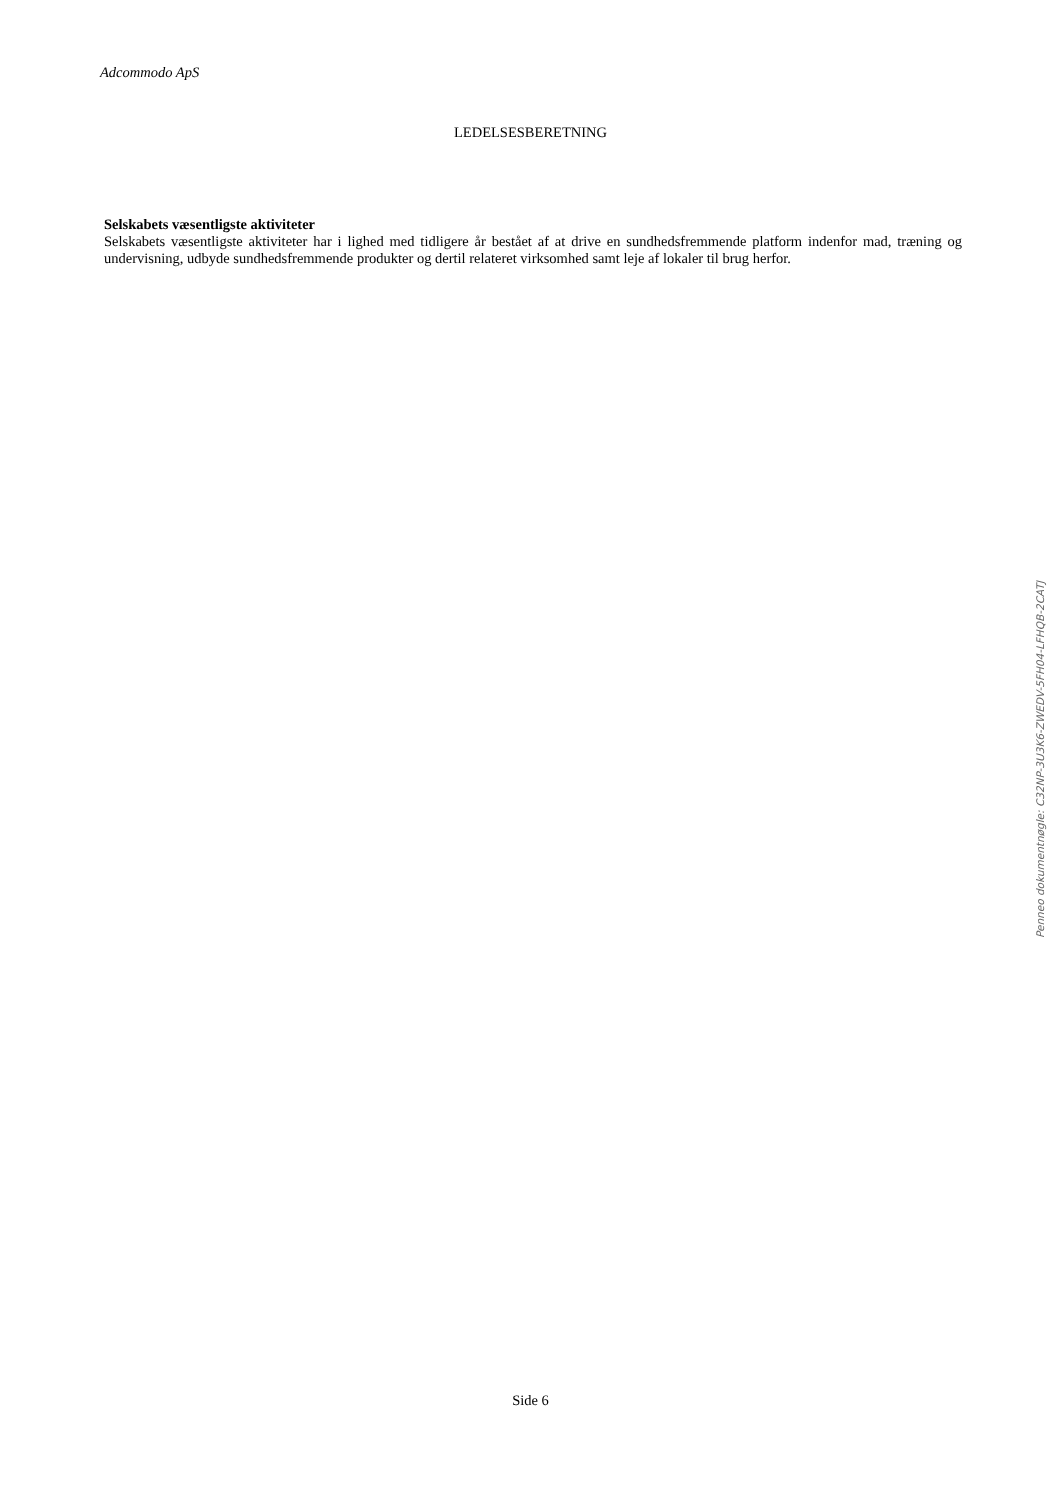Adcommodo ApS
LEDELSESBERETNING
Selskabets væsentligste aktiviteter
Selskabets væsentligste aktiviteter har i lighed med tidligere år bestået af at drive en sundhedsfremmende platform indenfor mad, træning og undervisning, udbyde sundhedsfremmende produkter og dertil relateret virksomhed samt leje af lokaler til brug herfor.
Penneo dokumentnøgle: C32NP-3U3K6-ZWEDV-5FH04-LFHQB-2CATJ
Side 6